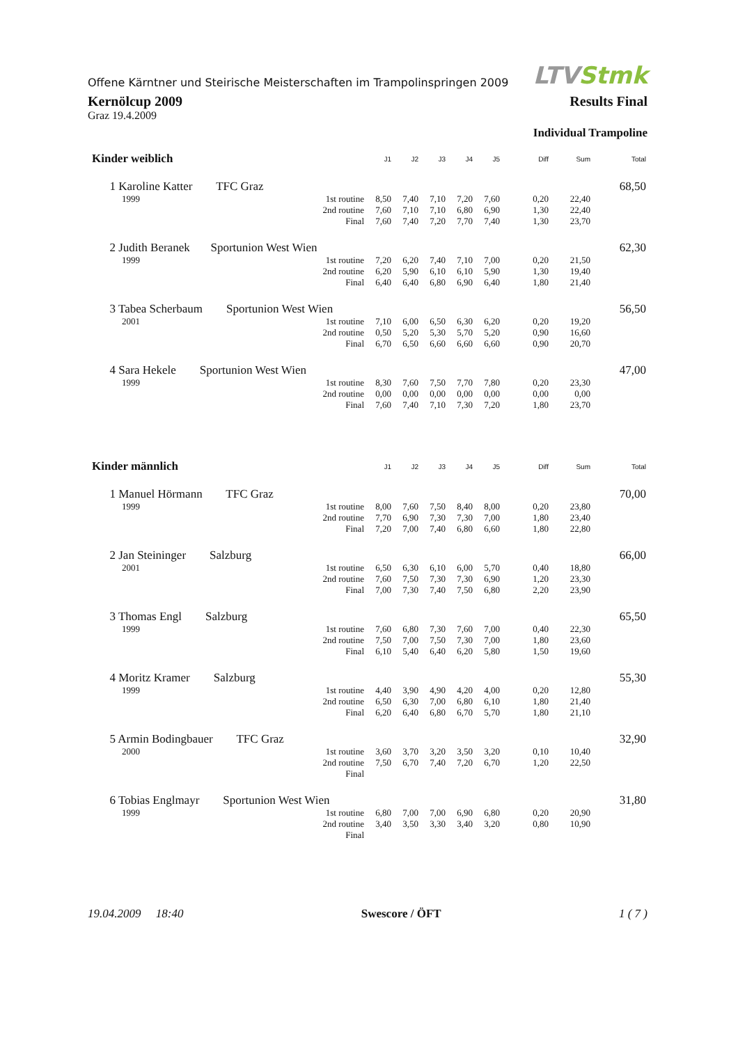Offene Kärntner und Steirische Meisterschaften im Trampolinspringen 2009
LTVStmk
Kernölcup 2009 Results Final
Graz 19.4.2009
Individual Trampoline
| Kinder weiblich | | J1 | J2 | J3 | J4 | J5 | Diff | Sum | Total |
| --- | --- | --- | --- | --- | --- | --- | --- | --- | --- |
| 1 Karoline Katter TFC Graz | | | | | | | | | 68,50 |
| 1999 | 1st routine | 8,50 | 7,40 | 7,10 | 7,20 | 7,60 | 0,20 | 22,40 | |
| | 2nd routine | 7,60 | 7,10 | 7,10 | 6,80 | 6,90 | 1,30 | 22,40 | |
| | Final | 7,60 | 7,40 | 7,20 | 7,70 | 7,40 | 1,30 | 23,70 | |
| 2 Judith Beranek Sportunion West Wien | | | | | | | | | 62,30 |
| 1999 | 1st routine | 7,20 | 6,20 | 7,40 | 7,10 | 7,00 | 0,20 | 21,50 | |
| | 2nd routine | 6,20 | 5,90 | 6,10 | 6,10 | 5,90 | 1,30 | 19,40 | |
| | Final | 6,40 | 6,40 | 6,80 | 6,90 | 6,40 | 1,80 | 21,40 | |
| 3 Tabea Scherbaum Sportunion West Wien | | | | | | | | | 56,50 |
| 2001 | 1st routine | 7,10 | 6,00 | 6,50 | 6,30 | 6,20 | 0,20 | 19,20 | |
| | 2nd routine | 0,50 | 5,20 | 5,30 | 5,70 | 5,20 | 0,90 | 16,60 | |
| | Final | 6,70 | 6,50 | 6,60 | 6,60 | 6,60 | 0,90 | 20,70 | |
| 4 Sara Hekele Sportunion West Wien | | | | | | | | | 47,00 |
| 1999 | 1st routine | 8,30 | 7,60 | 7,50 | 7,70 | 7,80 | 0,20 | 23,30 | |
| | 2nd routine | 0,00 | 0,00 | 0,00 | 0,00 | 0,00 | 0,00 | 0,00 | |
| | Final | 7,60 | 7,40 | 7,10 | 7,30 | 7,20 | 1,80 | 23,70 | |
| Kinder männlich | | J1 | J2 | J3 | J4 | J5 | Diff | Sum | Total |
| 1 Manuel Hörmann TFC Graz | | | | | | | | | 70,00 |
| 1999 | 1st routine | 8,00 | 7,60 | 7,50 | 8,40 | 8,00 | 0,20 | 23,80 | |
| | 2nd routine | 7,70 | 6,90 | 7,30 | 7,30 | 7,00 | 1,80 | 23,40 | |
| | Final | 7,20 | 7,00 | 7,40 | 6,80 | 6,60 | 1,80 | 22,80 | |
| 2 Jan Steininger Salzburg | | | | | | | | | 66,00 |
| 2001 | 1st routine | 6,50 | 6,30 | 6,10 | 6,00 | 5,70 | 0,40 | 18,80 | |
| | 2nd routine | 7,60 | 7,50 | 7,30 | 7,30 | 6,90 | 1,20 | 23,30 | |
| | Final | 7,00 | 7,30 | 7,40 | 7,50 | 6,80 | 2,20 | 23,90 | |
| 3 Thomas Engl Salzburg | | | | | | | | | 65,50 |
| 1999 | 1st routine | 7,60 | 6,80 | 7,30 | 7,60 | 7,00 | 0,40 | 22,30 | |
| | 2nd routine | 7,50 | 7,00 | 7,50 | 7,30 | 7,00 | 1,80 | 23,60 | |
| | Final | 6,10 | 5,40 | 6,40 | 6,20 | 5,80 | 1,50 | 19,60 | |
| 4 Moritz Kramer Salzburg | | | | | | | | | 55,30 |
| 1999 | 1st routine | 4,40 | 3,90 | 4,90 | 4,20 | 4,00 | 0,20 | 12,80 | |
| | 2nd routine | 6,50 | 6,30 | 7,00 | 6,80 | 6,10 | 1,80 | 21,40 | |
| | Final | 6,20 | 6,40 | 6,80 | 6,70 | 5,70 | 1,80 | 21,10 | |
| 5 Armin Bodingbauer TFC Graz | | | | | | | | | 32,90 |
| 2000 | 1st routine | 3,60 | 3,70 | 3,20 | 3,50 | 3,20 | 0,10 | 10,40 | |
| | 2nd routine | 7,50 | 6,70 | 7,40 | 7,20 | 6,70 | 1,20 | 22,50 | |
| | Final | | | | | | | | |
| 6 Tobias Englmayr Sportunion West Wien | | | | | | | | | 31,80 |
| 1999 | 1st routine | 6,80 | 7,00 | 7,00 | 6,90 | 6,80 | 0,20 | 20,90 | |
| | 2nd routine | 3,40 | 3,50 | 3,30 | 3,40 | 3,20 | 0,80 | 10,90 | |
| | Final | | | | | | | | |
19.04.2009 18:40 Swescore / ÖFT 1 ( 7 )